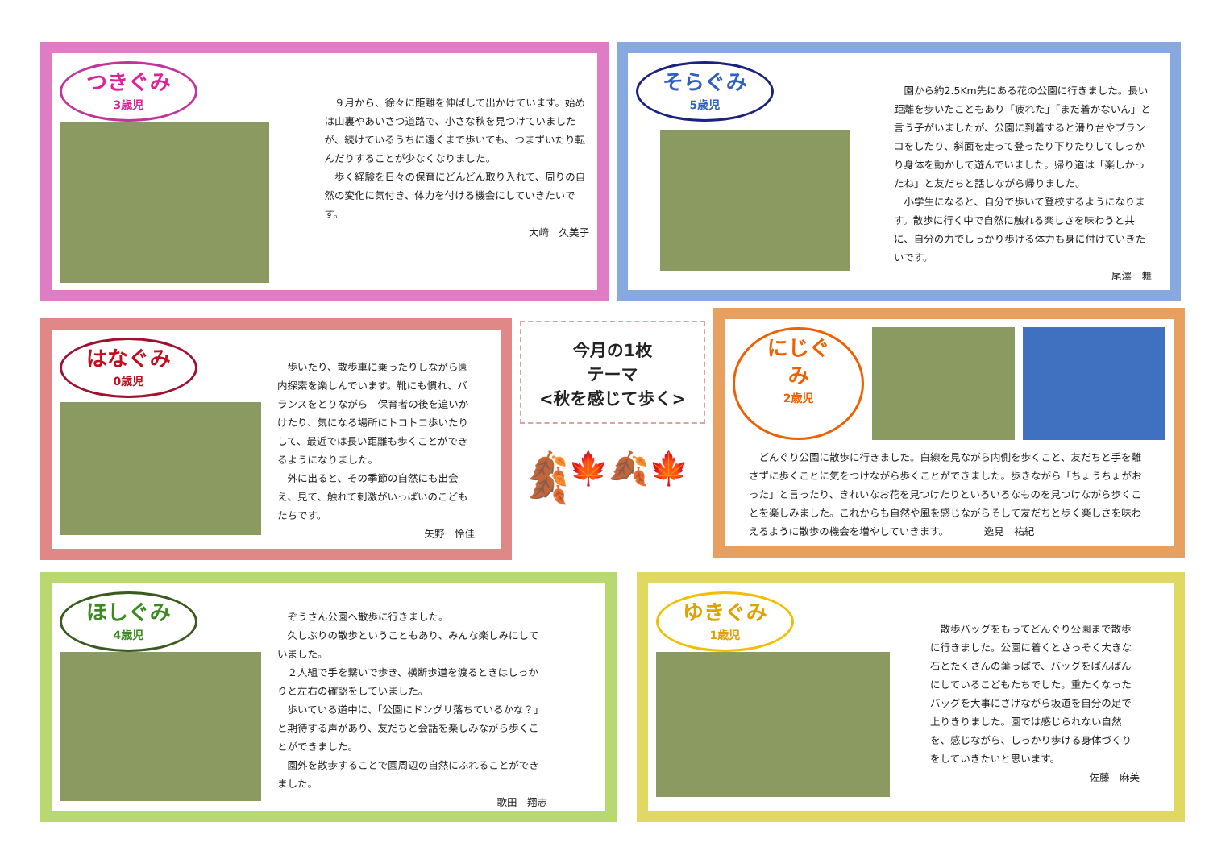つきぐみ 3歳児
９月から、徐々に距離を伸ばして出かけています。始めは山裏やあいさつ道路で、小さな秋を見つけていましたが、続けているうちに遠くまで歩いても、つまずいたり転んだりすることが少なくなりました。
歩く経験を日々の保育にどんどん取り入れて、周りの自然の変化に気付き、体力を付ける機会にしていきたいです。
大﨑　久美子
そらぐみ 5歳児
園から約2.5Km先にある花の公園に行きました。長い距離を歩いたこともあり「疲れた」「まだ着かないん」と言う子がいましたが、公園に到着すると滑り台やブランコをしたり、斜面を走って登ったり下りたりしてしっかり身体を動かして遊んでいました。帰り道は「楽しかったね」と友だちと話しながら帰りました。
小学生になると、自分で歩いて登校するようになります。散歩に行く中で自然に触れる楽しさを味わうと共に、自分の力でしっかり歩ける体力も身に付けていきたいです。
尾澤　舞
はなぐみ 0歳児
歩いたり、散歩車に乗ったりしながら園内探索を楽しんでいます。靴にも慣れ、バランスをとりながら　保育者の後を追いかけたり、気になる場所にトコトコ歩いたりして、最近では長い距離も歩くことができるようになりました。
外に出ると、その季節の自然にも出会え、見て、触れて刺激がいっぱいのこどもたちです。
矢野　怜佳
今月の1枚
テーマ
<秋を感じて歩く>
🍂🍁🍂🍁🍂
にじぐみ 2歳児
どんぐり公園に散歩に行きました。白線を見ながら内側を歩くこと、友だちと手を離さずに歩くことに気をつけながら歩くことができました。歩きながら「ちょうちょがおった」と言ったり、きれいなお花を見つけたりといろいろなものを見つけながら歩くことを楽しみました。これからも自然や風を感じながらそして友だちと歩く楽しさを味わえるように散歩の機会を増やしていきます。　　　　逸見　祐紀
ほしぐみ 4歳児
ぞうさん公園へ散歩に行きました。
久しぶりの散歩ということもあり、みんな楽しみにしていました。
２人組で手を繋いで歩き、横断歩道を渡るときはしっかりと左右の確認をしていました。
歩いている道中に、「公園にドングリ落ちているかな？」と期待する声があり、友だちと会話を楽しみながら歩くことができました。
園外を散歩することで園周辺の自然にふれることができました。
歌田　翔志
ゆきぐみ 1歳児
散歩バッグをもってどんぐり公園まで散歩に行きました。公園に着くとさっそく大きな石とたくさんの葉っぱで、バッグをぱんぱんにしているこどもたちでした。重たくなったバッグを大事にさげながら坂道を自分の足で上りきりました。園では感じられない自然を、感じながら、しっかり歩ける身体づくりをしていきたいと思います。
佐藤　麻美